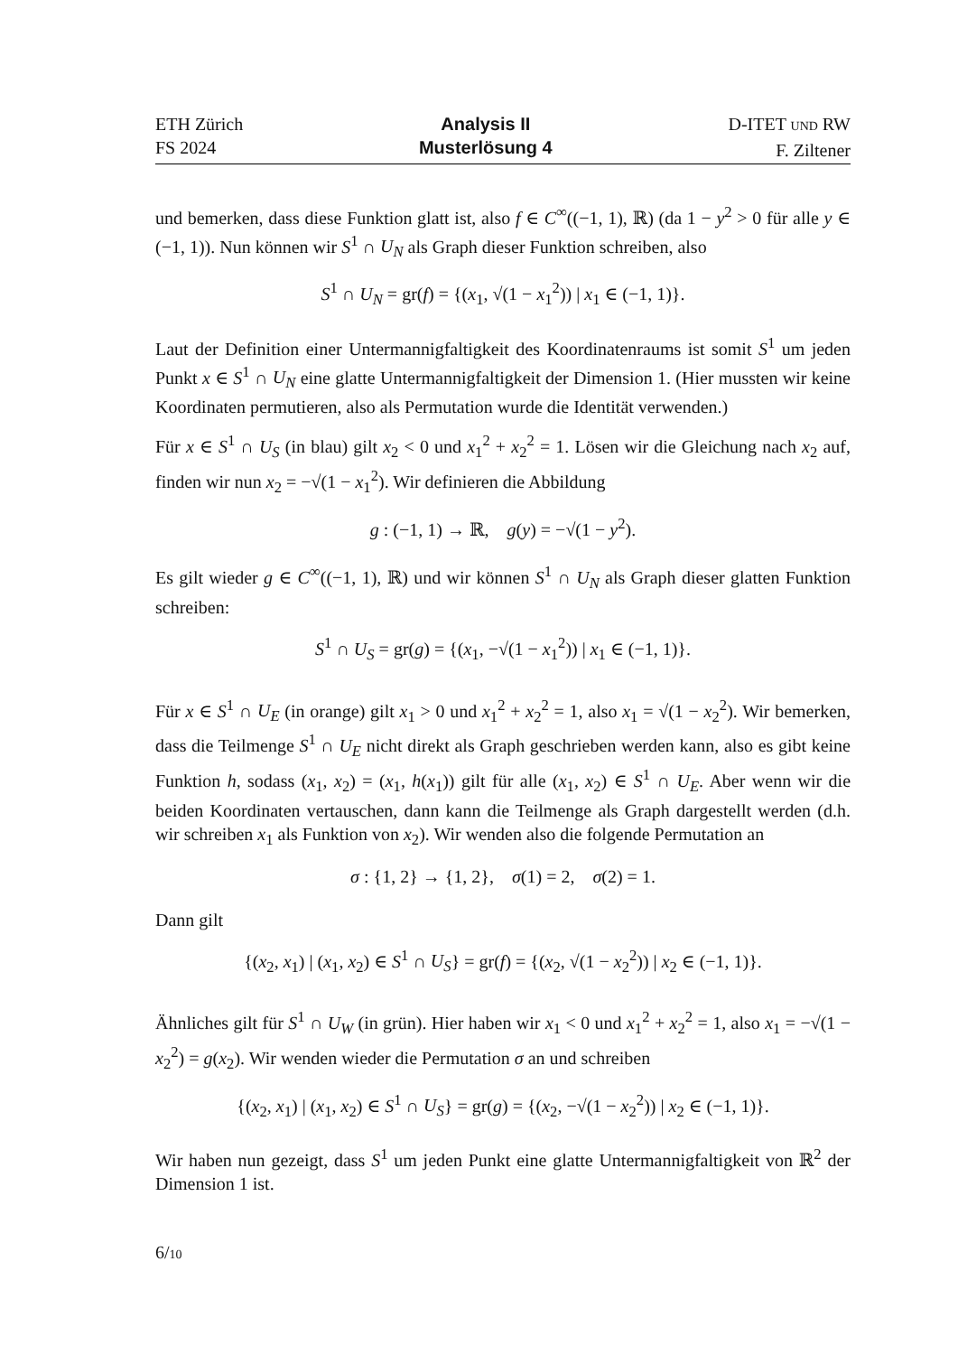ETH Zürich
FS 2024
Analysis II
Musterlösung 4
D-ITET UND RW
F. Ziltener
und bemerken, dass diese Funktion glatt ist, also f ∈ C<sup>∞</sup>((−1, 1), ℝ) (da 1 − y<sup>2</sup> > 0 für alle y ∈ (−1, 1)). Nun können wir S<sup>1</sup> ∩ U<sub>N</sub> als Graph dieser Funktion schreiben, also
S<sup>1</sup> ∩ U<sub>N</sub> = gr(f) = {(x<sub>1</sub>, √(1 − x<sub>1</sub><sup>2</sup>)) | x<sub>1</sub> ∈ (−1, 1)}.
Laut der Definition einer Untermannigfaltigkeit des Koordinatenraums ist somit S<sup>1</sup> um jeden Punkt x ∈ S<sup>1</sup> ∩ U<sub>N</sub> eine glatte Untermannigfaltigkeit der Dimension 1. (Hier mussten wir keine Koordinaten permutieren, also als Permutation wurde die Identität verwenden.)
Für x ∈ S<sup>1</sup> ∩ U<sub>S</sub> (in blau) gilt x<sub>2</sub> < 0 und x<sub>1</sub><sup>2</sup> + x<sub>2</sub><sup>2</sup> = 1. Lösen wir die Gleichung nach x<sub>2</sub> auf, finden wir nun x<sub>2</sub> = −√(1 − x<sub>1</sub><sup>2</sup>). Wir definieren die Abbildung
g : (−1, 1) → ℝ, g(y) = −√(1 − y<sup>2</sup>).
Es gilt wieder g ∈ C<sup>∞</sup>((−1, 1), ℝ) und wir können S<sup>1</sup> ∩ U<sub>N</sub> als Graph dieser glatten Funktion schreiben:
S<sup>1</sup> ∩ U<sub>S</sub> = gr(g) = {(x<sub>1</sub>, −√(1 − x<sub>1</sub><sup>2</sup>)) | x<sub>1</sub> ∈ (−1, 1)}.
Für x ∈ S<sup>1</sup> ∩ U<sub>E</sub> (in orange) gilt x<sub>1</sub> > 0 und x<sub>1</sub><sup>2</sup> + x<sub>2</sub><sup>2</sup> = 1, also x<sub>1</sub> = √(1 − x<sub>2</sub><sup>2</sup>). Wir bemerken, dass die Teilmenge S<sup>1</sup> ∩ U<sub>E</sub> nicht direkt als Graph geschrieben werden kann, also es gibt keine Funktion h, sodass (x<sub>1</sub>, x<sub>2</sub>) = (x<sub>1</sub>, h(x<sub>1</sub>)) gilt für alle (x<sub>1</sub>, x<sub>2</sub>) ∈ S<sup>1</sup> ∩ U<sub>E</sub>. Aber wenn wir die beiden Koordinaten vertauschen, dann kann die Teilmenge als Graph dargestellt werden (d.h. wir schreiben x<sub>1</sub> als Funktion von x<sub>2</sub>). Wir wenden also die folgende Permutation an
σ : {1, 2} → {1, 2}, σ(1) = 2, σ(2) = 1.
Dann gilt
{(x<sub>2</sub>, x<sub>1</sub>) | (x<sub>1</sub>, x<sub>2</sub>) ∈ S<sup>1</sup> ∩ U<sub>S</sub>} = gr(f) = {(x<sub>2</sub>, √(1 − x<sub>2</sub><sup>2</sup>)) | x<sub>2</sub> ∈ (−1, 1)}.
Ähnliches gilt für S<sup>1</sup> ∩ U<sub>W</sub> (in grün). Hier haben wir x<sub>1</sub> < 0 und x<sub>1</sub><sup>2</sup> + x<sub>2</sub><sup>2</sup> = 1, also x<sub>1</sub> = −√(1 − x<sub>2</sub><sup>2</sup>) = g(x<sub>2</sub>). Wir wenden wieder die Permutation σ an und schreiben
{(x<sub>2</sub>, x<sub>1</sub>) | (x<sub>1</sub>, x<sub>2</sub>) ∈ S<sup>1</sup> ∩ U<sub>S</sub>} = gr(g) = {(x<sub>2</sub>, −√(1 − x<sub>2</sub><sup>2</sup>)) | x<sub>2</sub> ∈ (−1, 1)}.
Wir haben nun gezeigt, dass S<sup>1</sup> um jeden Punkt eine glatte Untermannigfaltigkeit von ℝ<sup>2</sup> der Dimension 1 ist.
6/10